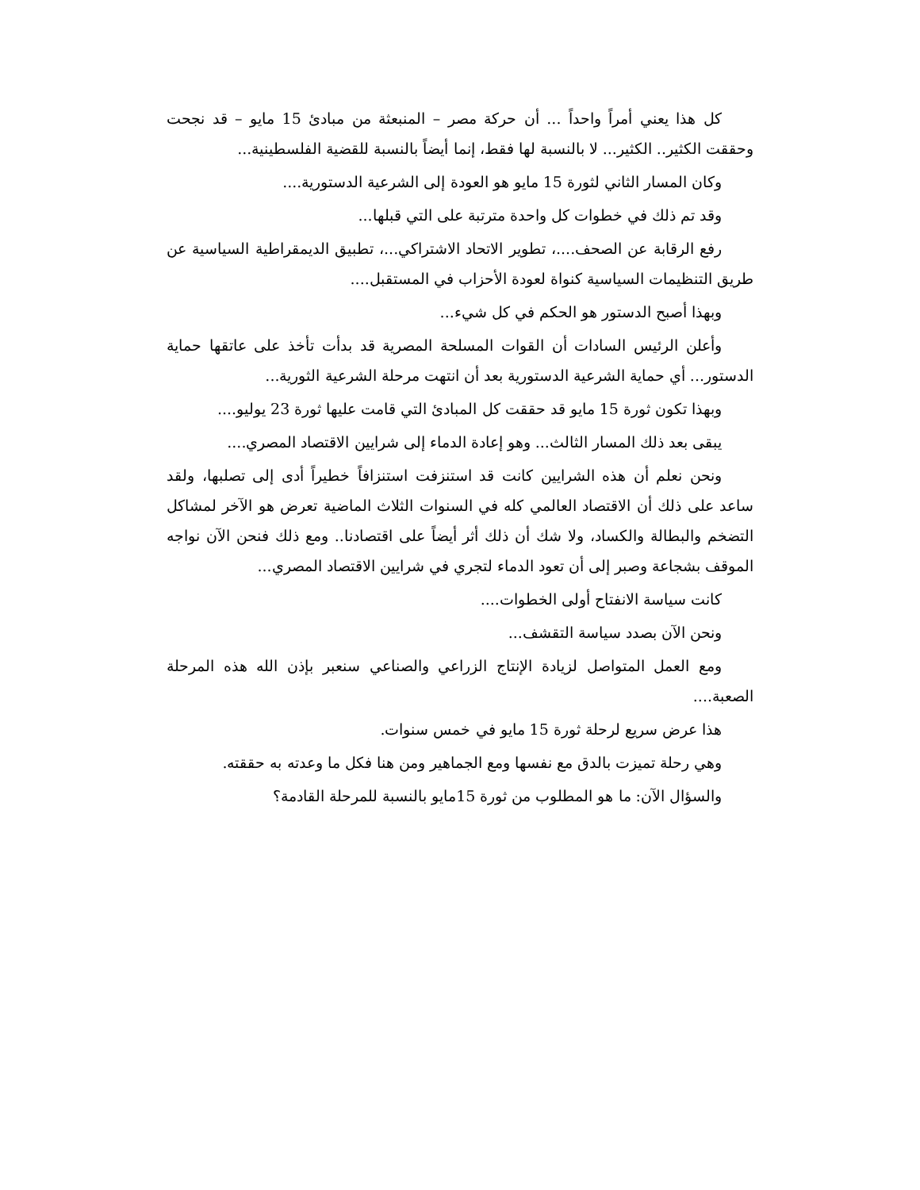كل هذا يعني أمراً واحداً ... أن حركة مصر – المنبعثة من مبادئ 15 مايو – قد نجحت وحققت الكثير.. الكثير... لا بالنسبة لها فقط، إنما أيضاً بالنسبة للقضية الفلسطينية...
وكان المسار الثاني لثورة 15 مايو هو العودة إلى الشرعية الدستورية....
وقد تم ذلك في خطوات كل واحدة مترتبة على التي قبلها...
رفع الرقابة عن الصحف....، تطوير الاتحاد الاشتراكي...، تطبيق الديمقراطية السياسية عن طريق التنظيمات السياسية كنواة لعودة الأحزاب في المستقبل....
وبهذا أصبح الدستور هو الحكم في كل شيء...
وأعلن الرئيس السادات أن القوات المسلحة المصرية قد بدأت تأخذ على عاتقها حماية الدستور... أي حماية الشرعية الدستورية بعد أن انتهت مرحلة الشرعية الثورية...
وبهذا تكون ثورة 15 مايو قد حققت كل المبادئ التي قامت عليها ثورة 23 يوليو....
يبقى بعد ذلك المسار الثالث... وهو إعادة الدماء إلى شرايين الاقتصاد المصري....
ونحن نعلم أن هذه الشرايين كانت قد استنزفت استنزافاً خطيراً أدى إلى تصلبها، ولقد ساعد على ذلك أن الاقتصاد العالمي كله في السنوات الثلاث الماضية تعرض هو الآخر لمشاكل التضخم والبطالة والكساد، ولا شك أن ذلك أثر أيضاً على اقتصادنا.. ومع ذلك فنحن الآن نواجه الموقف بشجاعة وصبر إلى أن تعود الدماء لتجري في شرايين الاقتصاد المصري...
كانت سياسة الانفتاح أولى الخطوات....
ونحن الآن بصدد سياسة التقشف...
ومع العمل المتواصل لزيادة الإنتاج الزراعي والصناعي سنعبر بإذن الله هذه المرحلة الصعبة....
هذا عرض سريع لرحلة ثورة 15 مايو في خمس سنوات.
وهي رحلة تميزت بالدق مع نفسها ومع الجماهير ومن هنا فكل ما وعدته به حققته.
والسؤال الآن: ما هو المطلوب من ثورة 15مايو بالنسبة للمرحلة القادمة؟